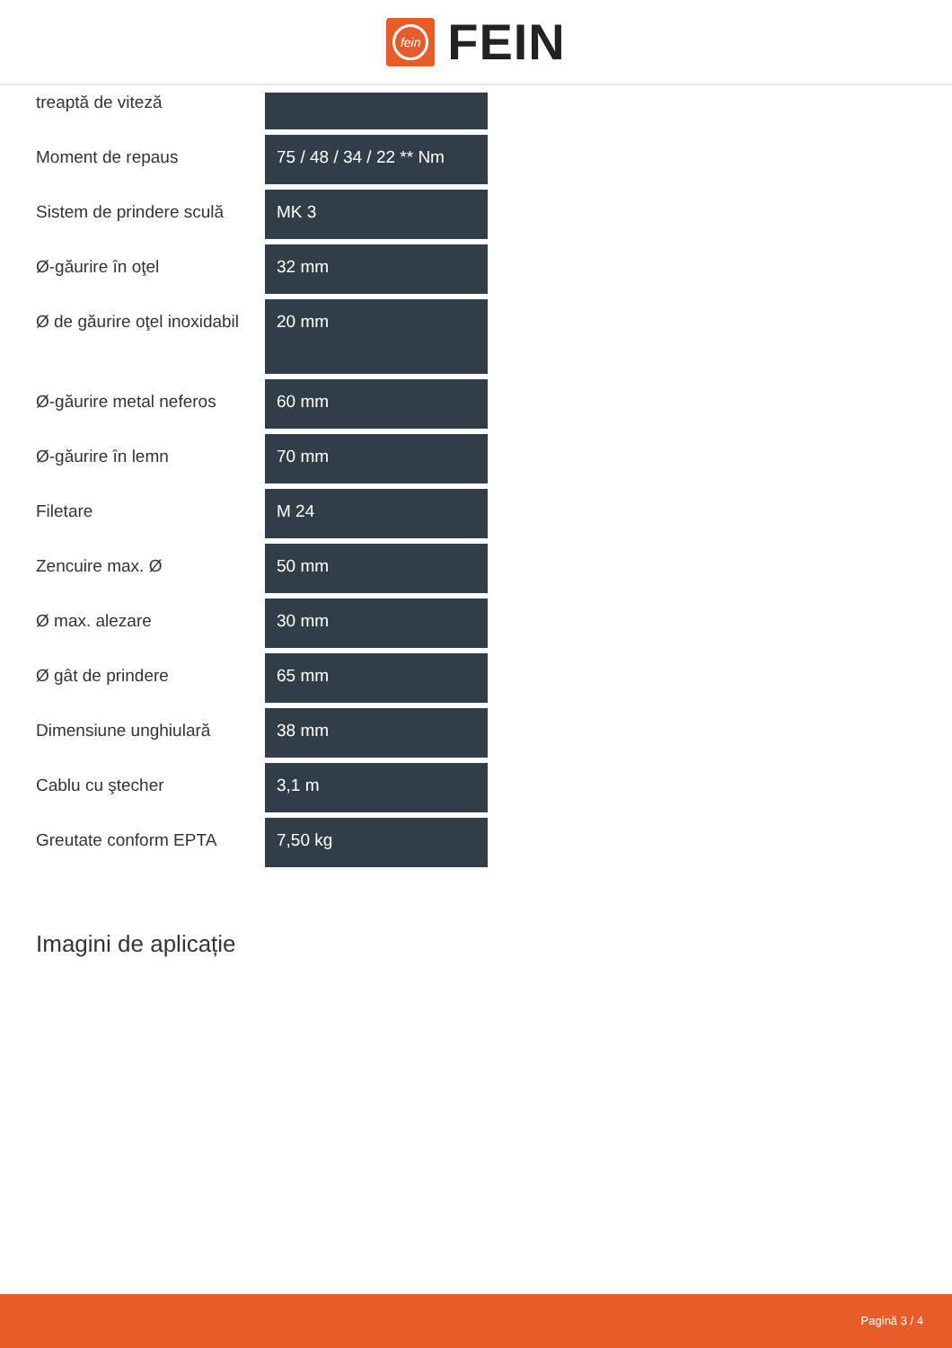fein
FEIN
| treaptă de viteză | |
| Moment de repaus | 75 / 48 / 34 / 22 ** Nm |
| Sistem de prindere sculă | MK 3 |
| Ø-găurire în oţel | 32 mm |
| Ø de găurire oţel inoxidabil | 20 mm |
| Ø-găurire metal neferos | 60 mm |
| Ø-găurire în lemn | 70 mm |
| Filetare | M 24 |
| Zencuire max. Ø | 50 mm |
| Ø max. alezare | 30 mm |
| Ø gât de prindere | 65 mm |
| Dimensiune unghiulară | 38 mm |
| Cablu cu ştecher | 3,1 m |
| Greutate conform EPTA | 7,50 kg |
Imagini de aplicație
Pagină 3 / 4